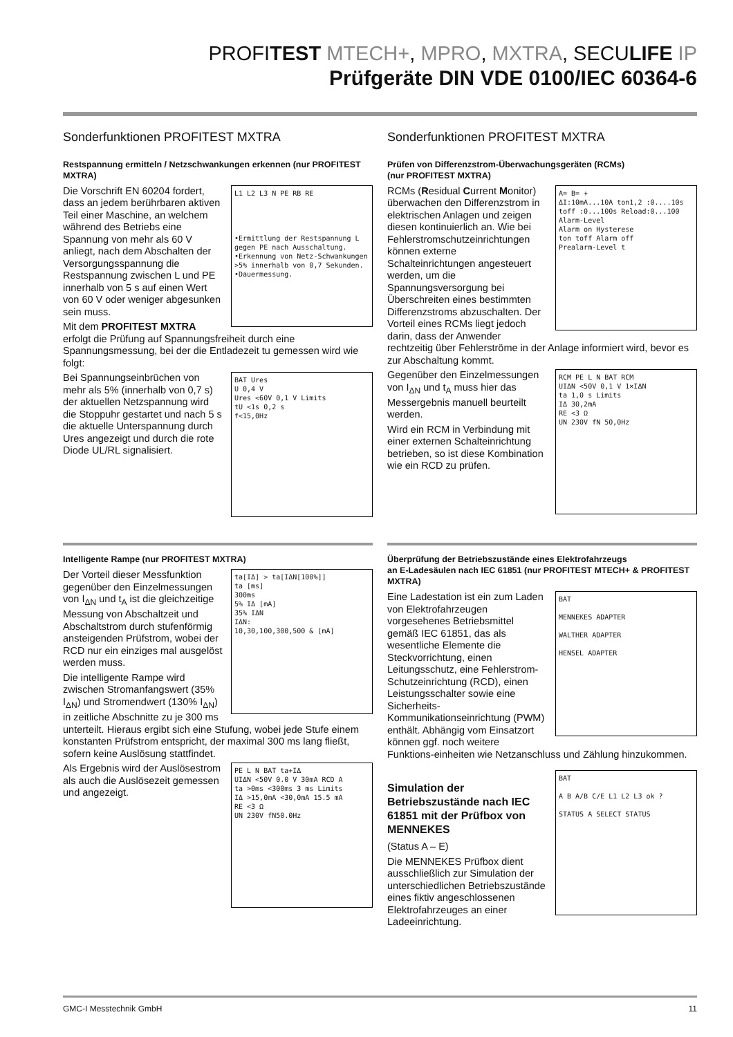PROFITEST MTECH+, MPRO, MXTRA, SECULIFE IP
Prüfgeräte DIN VDE 0100/IEC 60364-6
Sonderfunktionen PROFITEST MXTRA
Restspannung ermitteln / Netzschwankungen erkennen (nur PROFITEST MXTRA)
L1 L2 L3 N PE RB RE
•Ermittlung der Restspannung L gegen PE nach Ausschaltung.
•Erkennung von Netz-Schwankungen >5% innerhalb von 0,7 Sekunden.
•Dauermessung.
Die Vorschrift EN 60204 fordert, dass an jedem berührbaren aktiven Teil einer Maschine, an welchem während des Betriebs eine Spannung von mehr als 60 V anliegt, nach dem Abschalten der Versorgungsspannung die Restspannung zwischen L und PE innerhalb von 5 s auf einen Wert von 60 V oder weniger abgesunken sein muss.
Mit dem PROFITEST MXTRA erfolgt die Prüfung auf Spannungsfreiheit durch eine Spannungsmessung, bei der die Entladezeit tu gemessen wird wie folgt:
BAT Ures
U 0,4 V
Ures <60V 0,1 V Limits
tU <1s 0,2 s
f<15,0Hz
Bei Spannungseinbrüchen von mehr als 5% (innerhalb von 0,7 s) der aktuellen Netzspannung wird die Stoppuhr gestartet und nach 5 s die aktuelle Unterspannung durch Ures angezeigt und durch die rote Diode UL/RL signalisiert.
Sonderfunktionen PROFITEST MXTRA
Prüfen von Differenzstrom-Überwachungsgeräten (RCMs)
(nur PROFITEST MXTRA)
A= B= +
ΔI:10mA...10A ton1,2 :0....10s toff :0...100s Reload:0...100
Alarm-Level
Alarm on Hysterese
ton toff Alarm off
Prealarm-Level t
RCMs (Residual Current Monitor) überwachen den Differenzstrom in elektrischen Anlagen und zeigen diesen kontinuierlich an. Wie bei Fehlerstromschutzeinrichtungen können externe Schalteinrichtungen angesteuert werden, um die Spannungsversorgung bei Überschreiten eines bestimmten Differenzstroms abzuschalten. Der Vorteil eines RCMs liegt jedoch darin, dass der Anwender rechtzeitig über Fehlerströme in der Anlage informiert wird, bevor es zur Abschaltung kommt.
RCM PE L N BAT RCM
UIΔN <50V 0,1 V 1×IΔN
ta 1,0 s Limits
IΔ 30,2mA
RE <3 Ω
UN 230V fN 50,0Hz
Gegenüber den Einzelmessungen von I<sub>ΔN</sub> und t<sub>A</sub> muss hier das Messergebnis manuell beurteilt werden.
Wird ein RCM in Verbindung mit einer externen Schalteinrichtung betrieben, so ist diese Kombination wie ein RCD zu prüfen.
Intelligente Rampe (nur PROFITEST MXTRA)
ta[IΔ] > ta[IΔN[100%]]
ta [ms]
300ms
5% IΔ [mA]
35% IΔN
IΔN:
10,30,100,300,500 & [mA]
Der Vorteil dieser Messfunktion gegenüber den Einzelmessungen von I<sub>ΔN</sub> und t<sub>A</sub> ist die gleichzeitige Messung von Abschaltzeit und Abschaltstrom durch stufenförmig ansteigenden Prüfstrom, wobei der RCD nur ein einziges mal ausgelöst werden muss.
Die intelligente Rampe wird zwischen Stromanfangswert (35% I<sub>ΔN</sub>) und Stromendwert (130% I<sub>ΔN</sub>) in zeitliche Abschnitte zu je 300 ms unterteilt. Hieraus ergibt sich eine Stufung, wobei jede Stufe einem konstanten Prüfstrom entspricht, der maximal 300 ms lang fließt, sofern keine Auslösung stattfindet.
PE L N BAT ta+IΔ
UIΔN <50V 0.0 V 30mA RCD A
ta >0ms <300ms 3 ms Limits
IΔ >15,0mA <30,0mA 15.5 mA
RE <3 Ω
UN 230V fN50.0Hz
Als Ergebnis wird der Auslösestrom als auch die Auslösezeit gemessen und angezeigt.
Überprüfung der Betriebszustände eines Elektrofahrzeugs
an E-Ladesäulen nach IEC 61851 (nur PROFITEST MTECH+ & PROFITEST MXTRA)
BAT
MENNEKES ADAPTER
WALTHER ADAPTER
HENSEL ADAPTER
Eine Ladestation ist ein zum Laden von Elektrofahrzeugen vorgesehenes Betriebsmittel gemäß IEC 61851, das als wesentliche Elemente die Steckvorrichtung, einen Leitungsschutz, eine Fehlerstrom-Schutzeinrichtung (RCD), einen Leistungsschalter sowie eine Sicherheits-Kommunikationseinrichtung (PWM) enthält. Abhängig vom Einsatzort können ggf. noch weitere Funktions-einheiten wie Netzanschluss und Zählung hinzukommen.
BAT
A B A/B C/E L1 L2 L3 ok ?
STATUS A SELECT STATUS
Simulation der Betriebszustände nach IEC 61851 mit der Prüfbox von MENNEKES
(Status A – E)
Die MENNEKES Prüfbox dient ausschließlich zur Simulation der unterschiedlichen Betriebszustände eines fiktiv angeschlossenen Elektrofahrzeuges an einer Ladeeinrichtung.
GMC-I Messtechnik GmbH 11